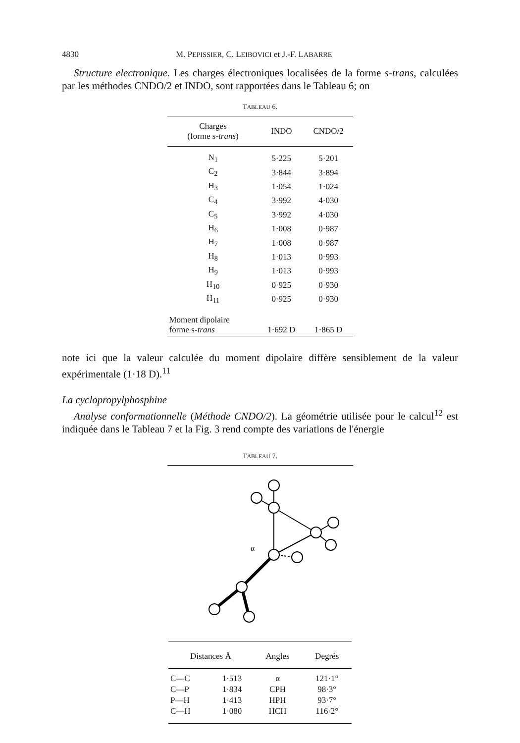4830 M. PEPISSIER, C. LEIBOVICI et J.-F. LABARRE
Structure electronique. Les charges électroniques localisées de la forme s-trans, calculées par les méthodes CNDO/2 et INDO, sont rapportées dans le Tableau 6; on
TABLEAU 6.
| Charges (forme s- trans ) | INDO | CNDO/2 |
| --- | --- | --- |
| N<sub>1</sub> | 5·225 | 5·201 |
| C<sub>2</sub> | 3·844 | 3·894 |
| H<sub>3</sub> | 1·054 | 1·024 |
| C<sub>4</sub> | 3·992 | 4·030 |
| C<sub>5</sub> | 3·992 | 4·030 |
| H<sub>6</sub> | 1·008 | 0·987 |
| H<sub>7</sub> | 1·008 | 0·987 |
| H<sub>8</sub> | 1·013 | 0·993 |
| H<sub>9</sub> | 1·013 | 0·993 |
| H<sub>10</sub> | 0·925 | 0·930 |
| H<sub>11</sub> | 0·925 | 0·930 |
| Moment dipolaire forme s- trans | 1·692 D | 1·865 D |
note ici que la valeur calculée du moment dipolaire diffère sensiblement de la valeur expérimentale (1·18 D).<sup>11</sup>
La cyclopropylphosphine
Analyse conformationnelle (Méthode CNDO/2). La géométrie utilisée pour le calcul<sup>12</sup> est indiquée dans le Tableau 7 et la Fig. 3 rend compte des variations de l'énergie
TABLEAU 7.
α
| Distances Å | | Angles | Degrés |
| --- | --- | --- | --- |
| C—C | 1·513 | α | 121·1° |
| C—P | 1·834 | CPH | 98·3° |
| P—H | 1·413 | HPH | 93·7° |
| C—H | 1·080 | HCH | 116·2° |